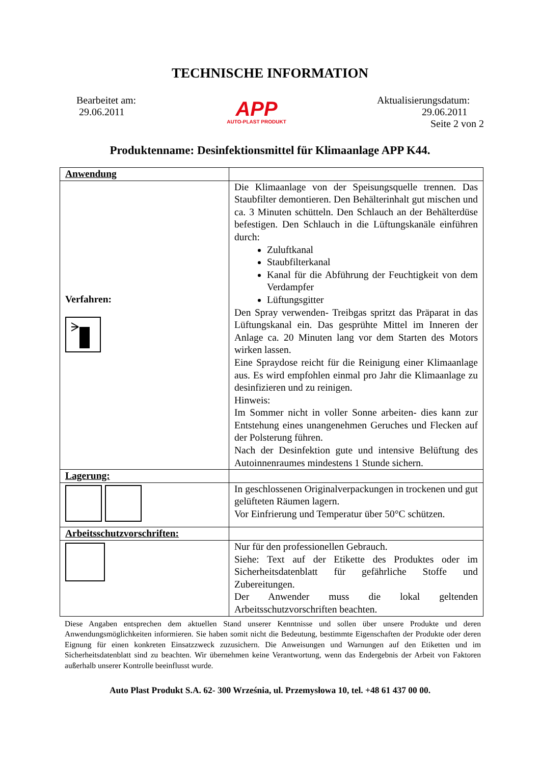TECHNISCHE INFORMATION
Bearbeitet am:
29.06.2011
APP
AUTO-PLAST PRODUKT
Aktualisierungsdatum:
29.06.2011
Seite 2 von 2
Produktenname: Desinfektionsmittel für Klimaanlage APP K44.
| Anwendung | |
| Verfahren: | Die Klimaanlage von der Speisungsquelle trennen. Das Staubfilter demontieren. Den Behälterinhalt gut mischen und ca. 3 Minuten schütteln. Den Schlauch an der Behälterdüse befestigen. Den Schlauch in die Lüftungskanäle einführen durch: Zuluftkanal Staubfilterkanal Kanal für die Abführung der Feuchtigkeit von dem Verdampfer Lüftungsgitter Den Spray verwenden- Treibgas spritzt das Präparat in das Lüftungskanal ein. Das gesprühte Mittel im Inneren der Anlage ca. 20 Minuten lang vor dem Starten des Motors wirken lassen. Eine Spraydose reicht für die Reinigung einer Klimaanlage aus. Es wird empfohlen einmal pro Jahr die Klimaanlage zu desinfizieren und zu reinigen. Hinweis: Im Sommer nicht in voller Sonne arbeiten- dies kann zur Entstehung eines unangenehmen Geruches und Flecken auf der Polsterung führen. Nach der Desinfektion gute und intensive Belüftung des Autoinnenraumes mindestens 1 Stunde sichern. |
| Lagerung: | |
| | In geschlossenen Originalverpackungen in trockenen und gut gelüfteten Räumen lagern. Vor Einfrierung und Temperatur über 50°C schützen. |
| Arbeitsschutzvorschriften: | |
| | Nur für den professionellen Gebrauch. Siehe: Text auf der Etikette des Produktes oder im Sicherheitsdatenblatt für gefährliche Stoffe und Zubereitungen. Der Anwender muss die lokal geltenden Arbeitsschutzvorschriften beachten. |
Diese Angaben entsprechen dem aktuellen Stand unserer Kenntnisse und sollen über unsere Produkte und deren Anwendungsmöglichkeiten informieren. Sie haben somit nicht die Bedeutung, bestimmte Eigenschaften der Produkte oder deren Eignung für einen konkreten Einsatzzweck zuzusichern. Die Anweisungen und Warnungen auf den Etiketten und im Sicherheitsdatenblatt sind zu beachten. Wir übernehmen keine Verantwortung, wenn das Endergebnis der Arbeit von Faktoren außerhalb unserer Kontrolle beeinflusst wurde.
Auto Plast Produkt S.A. 62- 300 Września, ul. Przemysłowa 10, tel. +48 61 437 00 00.